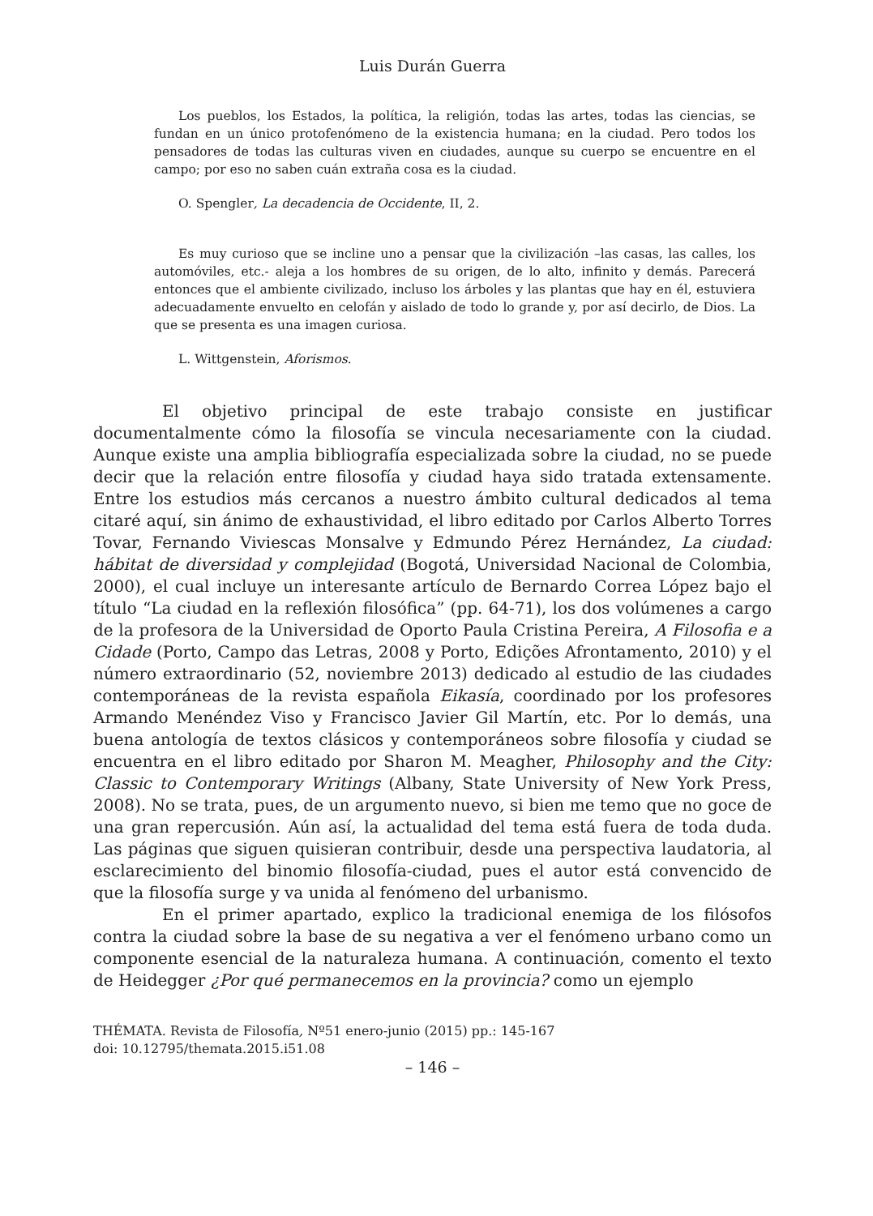Luis Durán Guerra
Los pueblos, los Estados, la política, la religión, todas las artes, todas las ciencias, se fundan en un único protofenómeno de la existencia humana; en la ciudad. Pero todos los pensadores de todas las culturas viven en ciudades, aunque su cuerpo se encuentre en el campo; por eso no saben cuán extraña cosa es la ciudad.
O. Spengler, La decadencia de Occidente, II, 2.
Es muy curioso que se incline uno a pensar que la civilización –las casas, las calles, los automóviles, etc.- aleja a los hombres de su origen, de lo alto, infinito y demás. Parecerá entonces que el ambiente civilizado, incluso los árboles y las plantas que hay en él, estuviera adecuadamente envuelto en celofán y aislado de todo lo grande y, por así decirlo, de Dios. La que se presenta es una imagen curiosa.
L. Wittgenstein, Aforismos.
El objetivo principal de este trabajo consiste en justificar documentalmente cómo la filosofía se vincula necesariamente con la ciudad. Aunque existe una amplia bibliografía especializada sobre la ciudad, no se puede decir que la relación entre filosofía y ciudad haya sido tratada extensamente. Entre los estudios más cercanos a nuestro ámbito cultural dedicados al tema citaré aquí, sin ánimo de exhaustividad, el libro editado por Carlos Alberto Torres Tovar, Fernando Viviescas Monsalve y Edmundo Pérez Hernández, La ciudad: hábitat de diversidad y complejidad (Bogotá, Universidad Nacional de Colombia, 2000), el cual incluye un interesante artículo de Bernardo Correa López bajo el título “La ciudad en la reflexión filosófica” (pp. 64-71), los dos volúmenes a cargo de la profesora de la Universidad de Oporto Paula Cristina Pereira, A Filosofia e a Cidade (Porto, Campo das Letras, 2008 y Porto, Edições Afrontamento, 2010) y el número extraordinario (52, noviembre 2013) dedicado al estudio de las ciudades contemporáneas de la revista española Eikasía, coordinado por los profesores Armando Menéndez Viso y Francisco Javier Gil Martín, etc. Por lo demás, una buena antología de textos clásicos y contemporáneos sobre filosofía y ciudad se encuentra en el libro editado por Sharon M. Meagher, Philosophy and the City: Classic to Contemporary Writings (Albany, State University of New York Press, 2008). No se trata, pues, de un argumento nuevo, si bien me temo que no goce de una gran repercusión. Aún así, la actualidad del tema está fuera de toda duda. Las páginas que siguen quisieran contribuir, desde una perspectiva laudatoria, al esclarecimiento del binomio filosofía-ciudad, pues el autor está convencido de que la filosofía surge y va unida al fenómeno del urbanismo.
En el primer apartado, explico la tradicional enemiga de los filósofos contra la ciudad sobre la base de su negativa a ver el fenómeno urbano como un componente esencial de la naturaleza humana. A continuación, comento el texto de Heidegger ¿Por qué permanecemos en la provincia? como un ejemplo
THÉMATA. Revista de Filosofía, Nº51 enero-junio (2015) pp.: 145-167
doi: 10.12795/themata.2015.i51.08
– 146 –